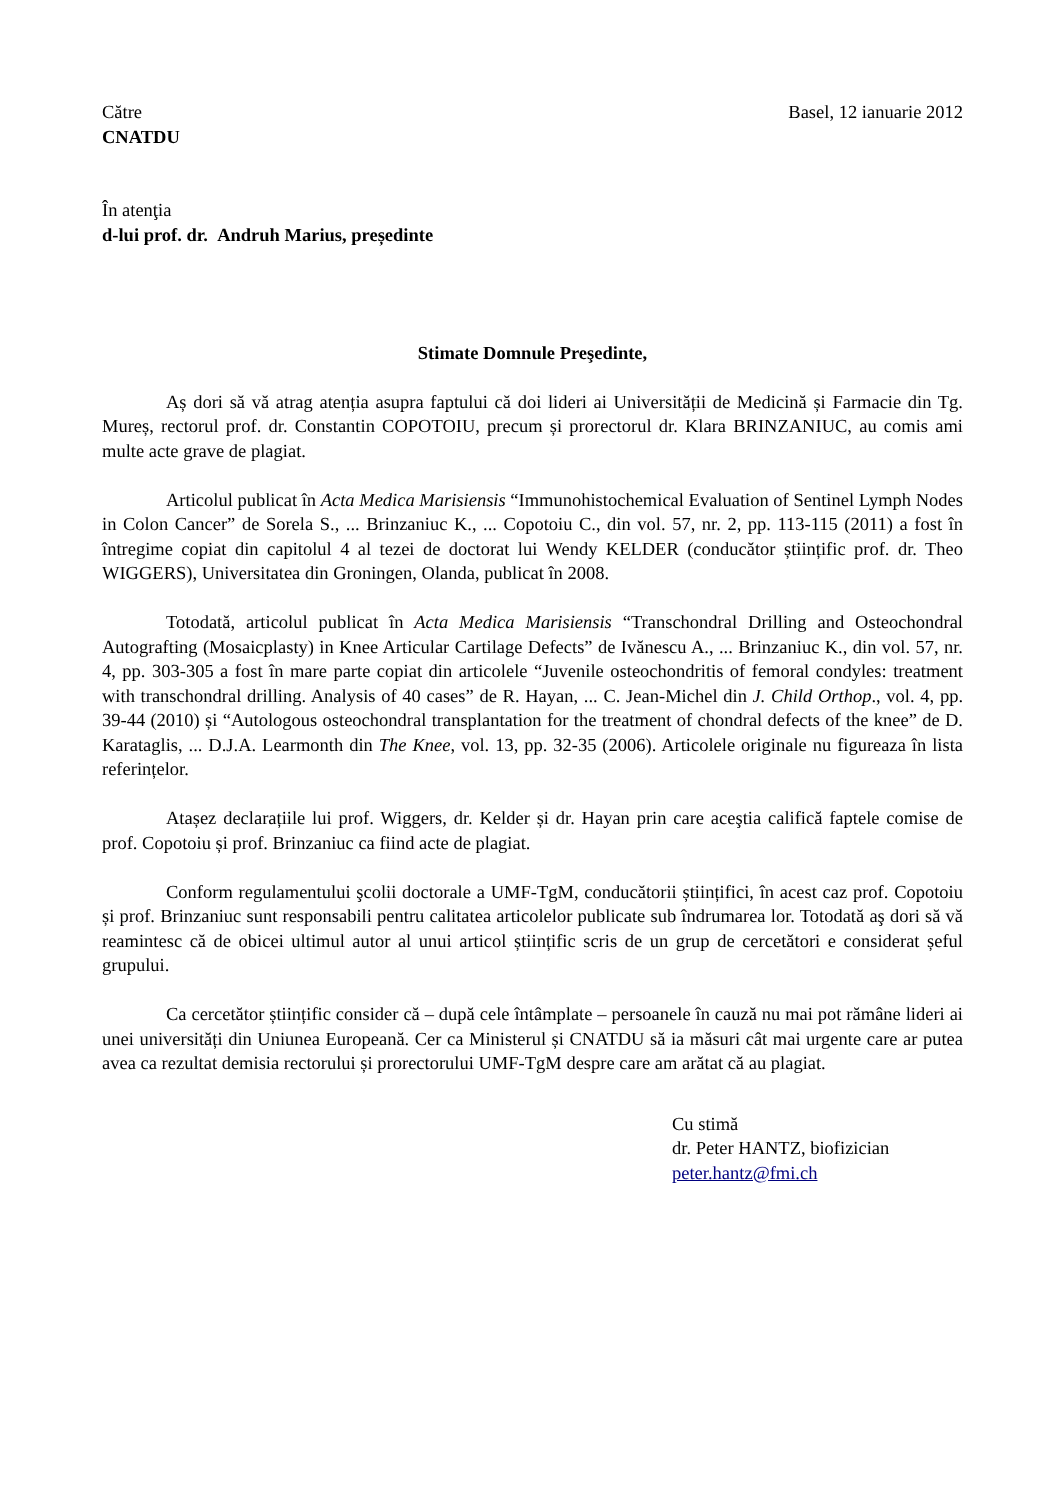Către
CNATDU
Basel, 12 ianuarie 2012
În atenţia
d-lui prof. dr. Andruh Marius, președinte
Stimate Domnule Preşedinte,
Aș dori să vă atrag atenția asupra faptului că doi lideri ai Universității de Medicină și Farmacie din Tg. Mureș, rectorul prof. dr. Constantin COPOTOIU, precum și prorectorul dr. Klara BRINZANIUC, au comis ami multe acte grave de plagiat.
Articolul publicat în Acta Medica Marisiensis “Immunohistochemical Evaluation of Sentinel Lymph Nodes in Colon Cancer” de Sorela S., ... Brinzaniuc K., ... Copotoiu C., din vol. 57, nr. 2, pp. 113-115 (2011) a fost în întregime copiat din capitolul 4 al tezei de doctorat lui Wendy KELDER (conducător științific prof. dr. Theo WIGGERS), Universitatea din Groningen, Olanda, publicat în 2008.
Totodată, articolul publicat în Acta Medica Marisiensis “Transchondral Drilling and Osteochondral Autografting (Mosaicplasty) in Knee Articular Cartilage Defects” de Ivănescu A., ... Brinzaniuc K., din vol. 57, nr. 4, pp. 303-305 a fost în mare parte copiat din articolele “Juvenile osteochondritis of femoral condyles: treatment with transchondral drilling. Analysis of 40 cases” de R. Hayan, ... C. Jean-Michel din J. Child Orthop., vol. 4, pp. 39-44 (2010) și “Autologous osteochondral transplantation for the treatment of chondral defects of the knee” de D. Karataglis, ... D.J.A. Learmonth din The Knee, vol. 13, pp. 32-35 (2006). Articolele originale nu figureaza în lista referințelor.
Atașez declarațiile lui prof. Wiggers, dr. Kelder și dr. Hayan prin care aceştia califică faptele comise de prof. Copotoiu și prof. Brinzaniuc ca fiind acte de plagiat.
Conform regulamentului şcolii doctorale a UMF-TgM, conducătorii științifici, în acest caz prof. Copotoiu și prof. Brinzaniuc sunt responsabili pentru calitatea articolelor publicate sub îndrumarea lor. Totodată aş dori să vă reamintesc că de obicei ultimul autor al unui articol științific scris de un grup de cercetători e considerat șeful grupului.
Ca cercetător științific consider că – după cele întâmplate – persoanele în cauză nu mai pot rămâne lideri ai unei universități din Uniunea Europeană. Cer ca Ministerul și CNATDU să ia măsuri cât mai urgente care ar putea avea ca rezultat demisia rectorului și prorectorului UMF-TgM despre care am arătat că au plagiat.
Cu stimă
dr. Peter HANTZ, biofizician
peter.hantz@fmi.ch